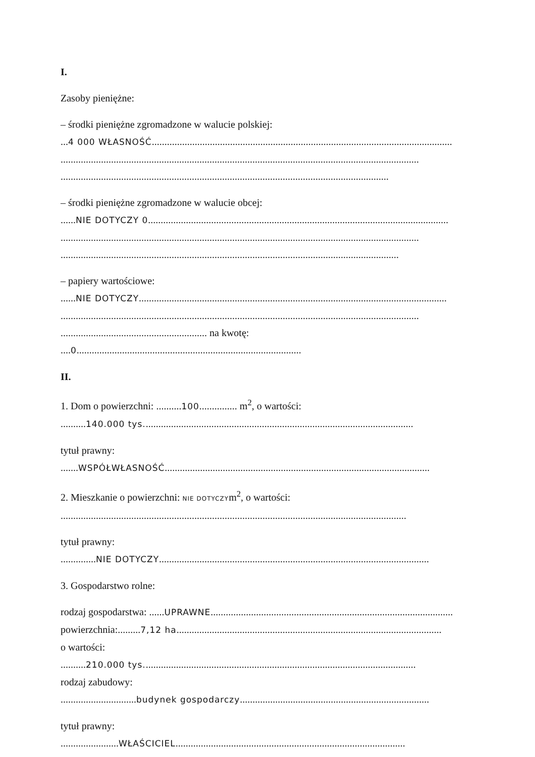I.
Zasoby pieniężne:
– środki pieniężne zgromadzone w walucie polskiej:
...4 000 WŁASNOŚĆ.......................................................................................................................
..............................................................................................................................................
..................................................................................................................................
– środki pieniężne zgromadzone w walucie obcej:
......NIE DOTYCZY 0.......................................................................................................................
..............................................................................................................................................
......................................................................................................................................
– papiery wartościowe:
......NIE DOTYCZY..........................................................................................................................
..............................................................................................................................................
.......................................................... na kwotę:
....0.........................................................................................
II.
1. Dom o powierzchni: ..........100............... m<sup>2</sup>, o wartości:
..........140.000 tys...........................................................................................................
tytuł prawny:
.......WSPÓŁWŁASNOŚĆ.........................................................................................................
2. Mieszkanie o powierzchni: NIE DOTYCZYm<sup>2</sup>, o wartości:
.........................................................................................................................................
tytuł prawny:
..............NIE DOTYCZY...........................................................................................................
3. Gospodarstwo rolne:
rodzaj gospodarstwa: ......UPRAWNE................................................................................................
powierzchnia:.........7,12 ha.........................................................................................................
o wartości:
..........210.000 tys............................................................................................................
rodzaj zabudowy:
..............................budynek gospodarczy...........................................................................
tytuł prawny:
.......................WŁAŚCICIEL...........................................................................................